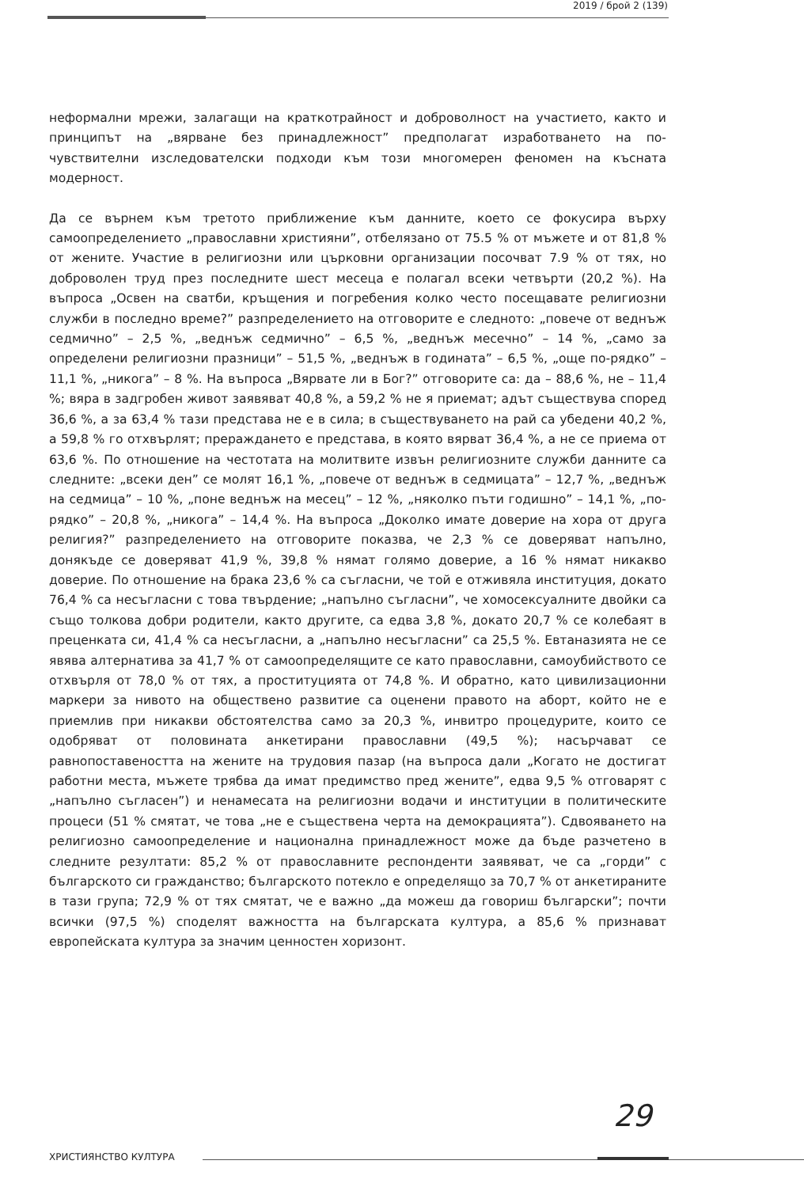2019 / брой 2 (139)
неформални мрежи, залагащи на краткотрайност и доброволност на участието, както и принципът на „вярване без принадлежност” предполагат изработването на по-чувствителни изследователски подходи към този многомерен феномен на късната модерност.
Да се върнем към третото приближение към данните, което се фокусира върху самоопределението „православни християни”, отбелязано от 75.5 % от мъжете и от 81,8 % от жените. Участие в религиозни или църковни организации посочват 7.9 % от тях, но доброволен труд през последните шест месеца е полагал всеки четвърти (20,2 %). На въпроса „Освен на сватби, кръщения и погребения колко често посещавате религиозни служби в последно време?” разпределението на отговорите е следното: „повече от веднъж седмично” – 2,5 %, „веднъж седмично” – 6,5 %, „веднъж месечно” – 14 %, „само за определени религиозни празници” – 51,5 %, „веднъж в годината” – 6,5 %, „още по-рядко” – 11,1 %, „никога” – 8 %. На въпроса „Вярвате ли в Бог?” отговорите са: да – 88,6 %, не – 11,4 %; вяра в задгробен живот заявяват 40,8 %, а 59,2 % не я приемат; адът съществува според 36,6 %, а за 63,4 % тази представа не е в сила; в съществуването на рай са убедени 40,2 %, а 59,8 % го отхвърлят; прераждането е представа, в която вярват 36,4 %, а не се приема от 63,6 %. По отношение на честотата на молитвите извън религиозните служби данните са следните: „всеки ден” се молят 16,1 %, „повече от веднъж в седмицата” – 12,7 %, „веднъж на седмица” – 10 %, „поне веднъж на месец” – 12 %, „няколко пъти годишно” – 14,1 %, „по-рядко” – 20,8 %, „никога” – 14,4 %. На въпроса „Доколко имате доверие на хора от друга религия?” разпределението на отговорите показва, че 2,3 % се доверяват напълно, донякъде се доверяват 41,9 %, 39,8 % нямат голямо доверие, а 16 % нямат никакво доверие. По отношение на брака 23,6 % са съгласни, че той е отживяла институция, докато 76,4 % са несъгласни с това твърдение; „напълно съгласни”, че хомосексуалните двойки са също толкова добри родители, както другите, са едва 3,8 %, докато 20,7 % се колебаят в преценката си, 41,4 % са несъгласни, а „напълно несъгласни” са 25,5 %. Евтаназията не се явява алтернатива за 41,7 % от самоопределящите се като православни, самоубийството се отхвърля от 78,0 % от тях, а проституцията от 74,8 %. И обратно, като цивилизационни маркери за нивото на обществено развитие са оценени правото на аборт, който не е приемлив при никакви обстоятелства само за 20,3 %, инвитро процедурите, които се одобряват от половината анкетирани православни (49,5 %); насърчават се равнопоставеността на жените на трудовия пазар (на въпроса дали „Когато не достигат работни места, мъжете трябва да имат предимство пред жените”, едва 9,5 % отговарят с „напълно съгласен”) и ненамесата на религиозни водачи и институции в политическите процеси (51 % смятат, че това „не е съществена черта на демокрацията”). Сдвояването на религиозно самоопределение и национална принадлежност може да бъде разчетено в следните резултати: 85,2 % от православните респонденти заявяват, че са „горди” с българското си гражданство; българското потекло е определящо за 70,7 % от анкетираните в тази група; 72,9 % от тях смятат, че е важно „да можеш да говориш български”; почти всички (97,5 %) споделят важността на българската култура, а 85,6 % признават европейската култура за значим ценностен хоризонт.
29
ХРИСТИЯНСТВО КУЛТУРА